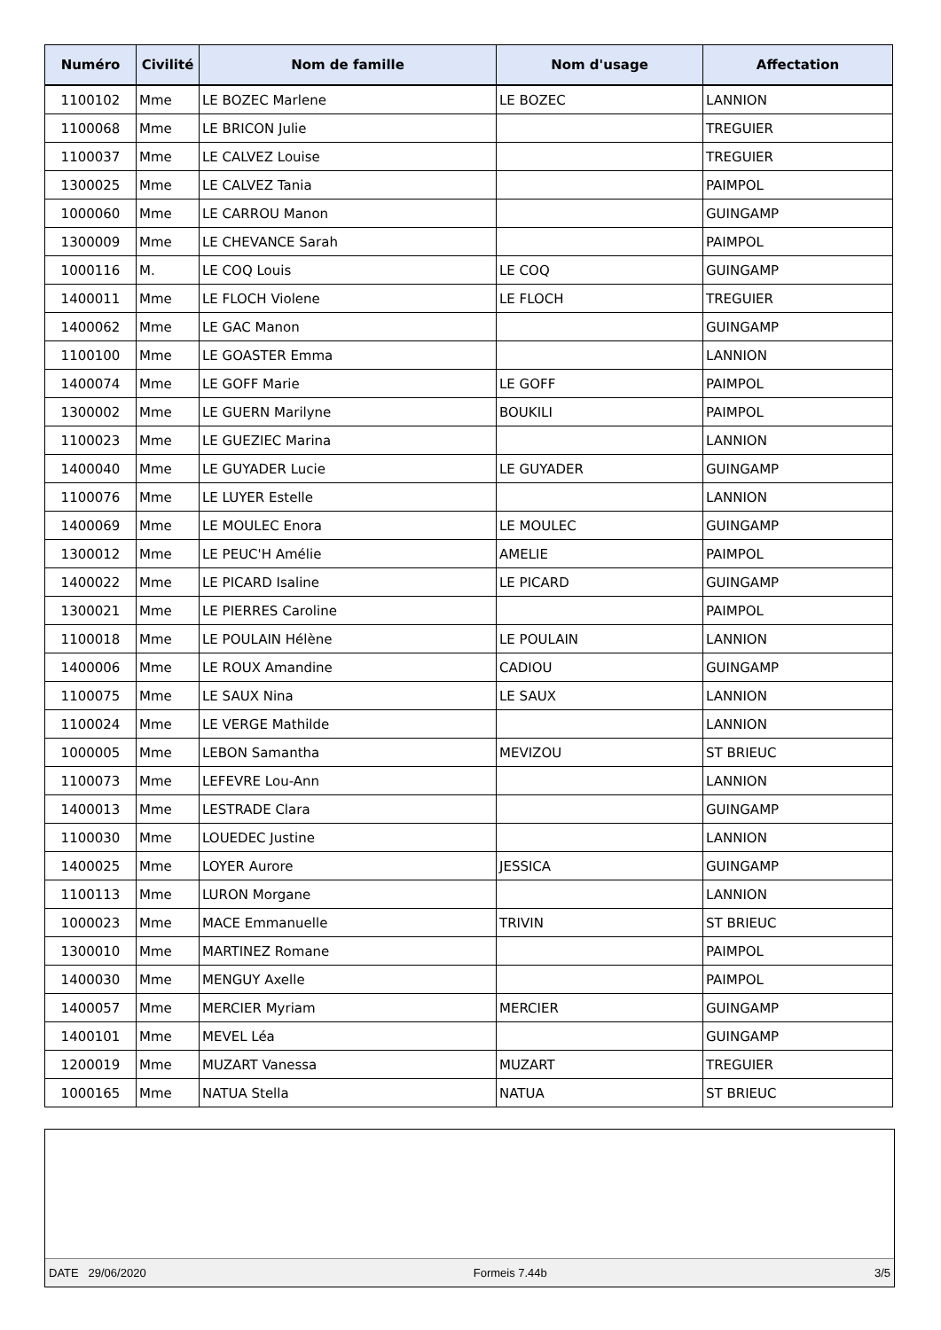| Numéro | Civilité | Nom de famille | Nom d'usage | Affectation |
| --- | --- | --- | --- | --- |
| 1100102 | Mme | LE BOZEC Marlene | LE BOZEC | LANNION |
| 1100068 | Mme | LE BRICON Julie | | TREGUIER |
| 1100037 | Mme | LE CALVEZ Louise | | TREGUIER |
| 1300025 | Mme | LE CALVEZ Tania | | PAIMPOL |
| 1000060 | Mme | LE CARROU Manon | | GUINGAMP |
| 1300009 | Mme | LE CHEVANCE Sarah | | PAIMPOL |
| 1000116 | M. | LE COQ Louis | LE COQ | GUINGAMP |
| 1400011 | Mme | LE FLOCH Violene | LE FLOCH | TREGUIER |
| 1400062 | Mme | LE GAC Manon | | GUINGAMP |
| 1100100 | Mme | LE GOASTER Emma | | LANNION |
| 1400074 | Mme | LE GOFF Marie | LE GOFF | PAIMPOL |
| 1300002 | Mme | LE GUERN Marilyne | BOUKILI | PAIMPOL |
| 1100023 | Mme | LE GUEZIEC Marina | | LANNION |
| 1400040 | Mme | LE GUYADER Lucie | LE GUYADER | GUINGAMP |
| 1100076 | Mme | LE LUYER Estelle | | LANNION |
| 1400069 | Mme | LE MOULEC Enora | LE MOULEC | GUINGAMP |
| 1300012 | Mme | LE PEUC'H Amélie | AMELIE | PAIMPOL |
| 1400022 | Mme | LE PICARD Isaline | LE PICARD | GUINGAMP |
| 1300021 | Mme | LE PIERRES Caroline | | PAIMPOL |
| 1100018 | Mme | LE POULAIN Hélène | LE POULAIN | LANNION |
| 1400006 | Mme | LE ROUX Amandine | CADIOU | GUINGAMP |
| 1100075 | Mme | LE SAUX Nina | LE SAUX | LANNION |
| 1100024 | Mme | LE VERGE Mathilde | | LANNION |
| 1000005 | Mme | LEBON Samantha | MEVIZOU | ST BRIEUC |
| 1100073 | Mme | LEFEVRE Lou-Ann | | LANNION |
| 1400013 | Mme | LESTRADE Clara | | GUINGAMP |
| 1100030 | Mme | LOUEDEC Justine | | LANNION |
| 1400025 | Mme | LOYER Aurore | JESSICA | GUINGAMP |
| 1100113 | Mme | LURON Morgane | | LANNION |
| 1000023 | Mme | MACE Emmanuelle | TRIVIN | ST BRIEUC |
| 1300010 | Mme | MARTINEZ Romane | | PAIMPOL |
| 1400030 | Mme | MENGUY Axelle | | PAIMPOL |
| 1400057 | Mme | MERCIER Myriam | MERCIER | GUINGAMP |
| 1400101 | Mme | MEVEL Léa | | GUINGAMP |
| 1200019 | Mme | MUZART Vanessa | MUZART | TREGUIER |
| 1000165 | Mme | NATUA Stella | NATUA | ST BRIEUC |
DATE 29/06/2020 Formeis 7.44b 3/5